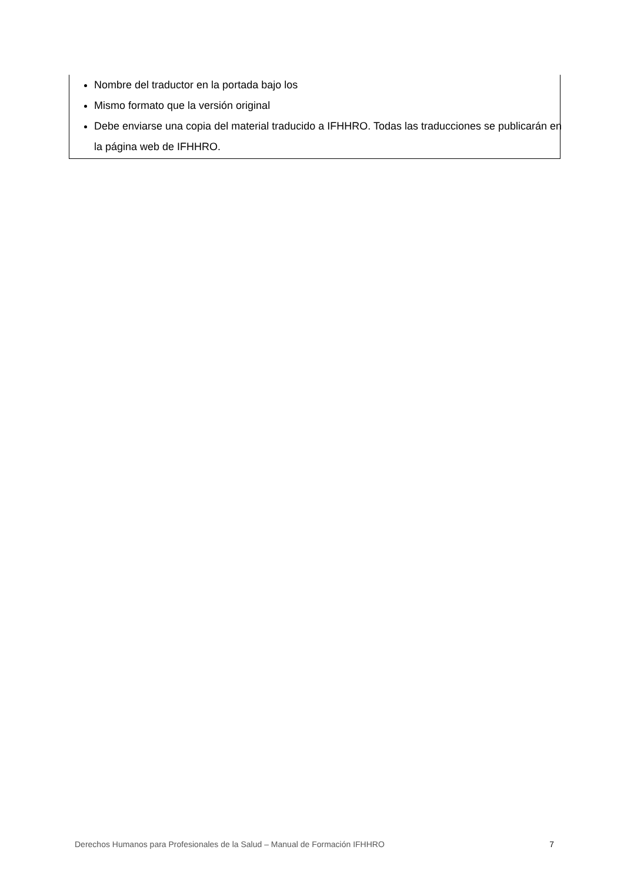Nombre del traductor en la portada bajo los
Mismo formato que la versión original
Debe enviarse una copia del material traducido a IFHHRO. Todas las traducciones se publicarán en la página web de IFHHRO.
Derechos Humanos para Profesionales de la Salud – Manual de Formación IFHHRO 7